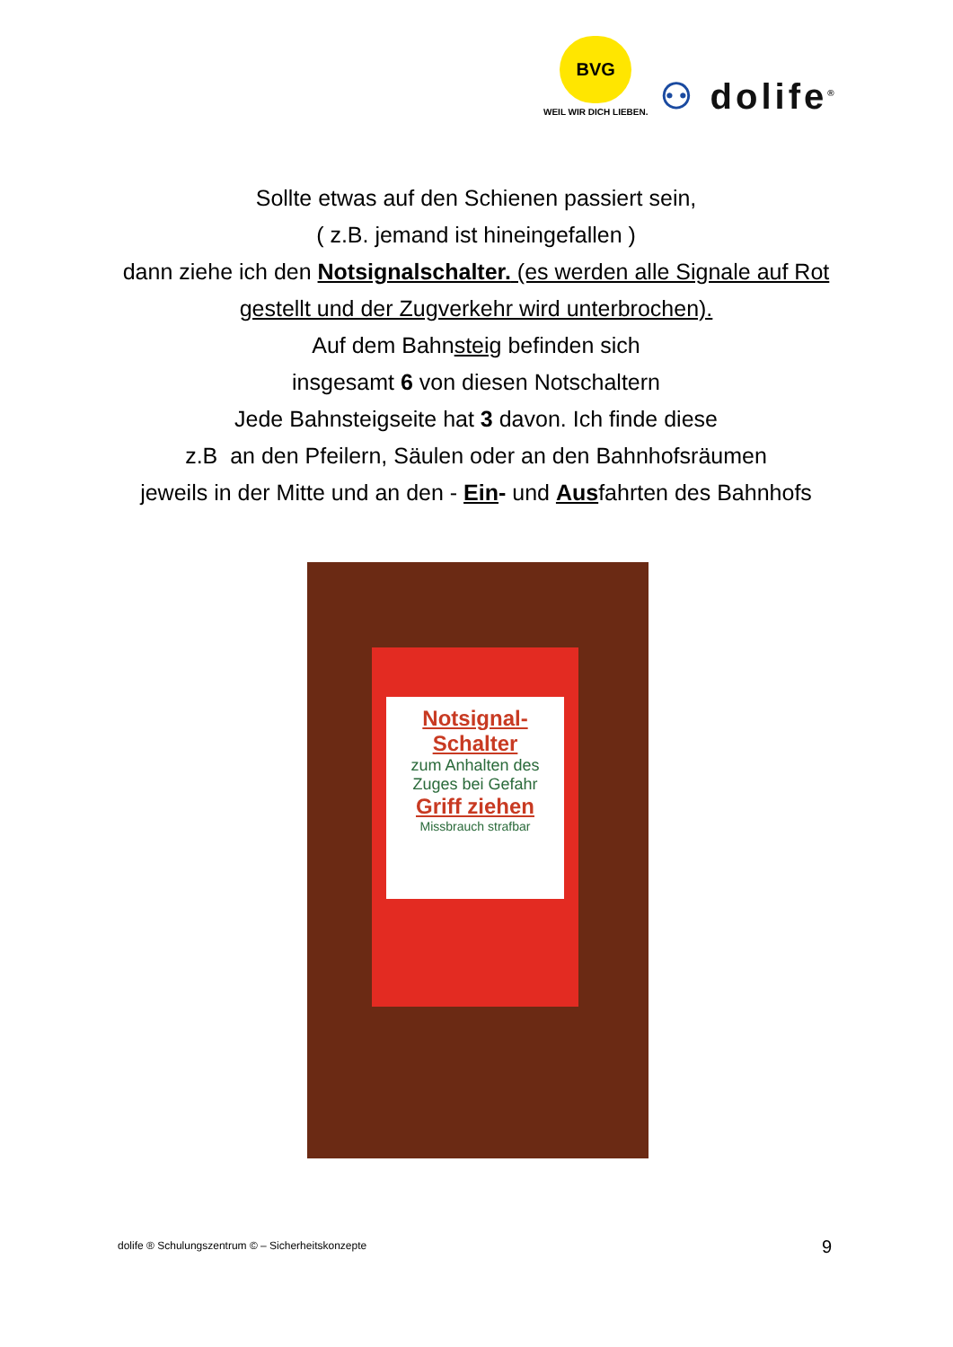BVG
WEIL WIR DICH LIEBEN.
⚇ dolife<sup>®</sup>
Sollte etwas auf den Schienen passiert sein,
( z.B. jemand ist hineingefallen )
dann ziehe ich den Notsignalschalter. (es werden alle Signale auf Rot gestellt und der Zugverkehr wird unterbrochen).
Auf dem Bahnsteig befinden sich
insgesamt 6 von diesen Notschaltern
Jede Bahnsteigseite hat 3 davon. Ich finde diese
z.B an den Pfeilern, Säulen oder an den Bahnhofsräumen
jeweils in der Mitte und an den - Ein- und Ausfahrten des Bahnhofs
Notsignal-
Schalter
zum Anhalten des Zuges bei Gefahr
Griff ziehen
Missbrauch strafbar
dolife ® Schulungszentrum © – Sicherheitskonzepte
9